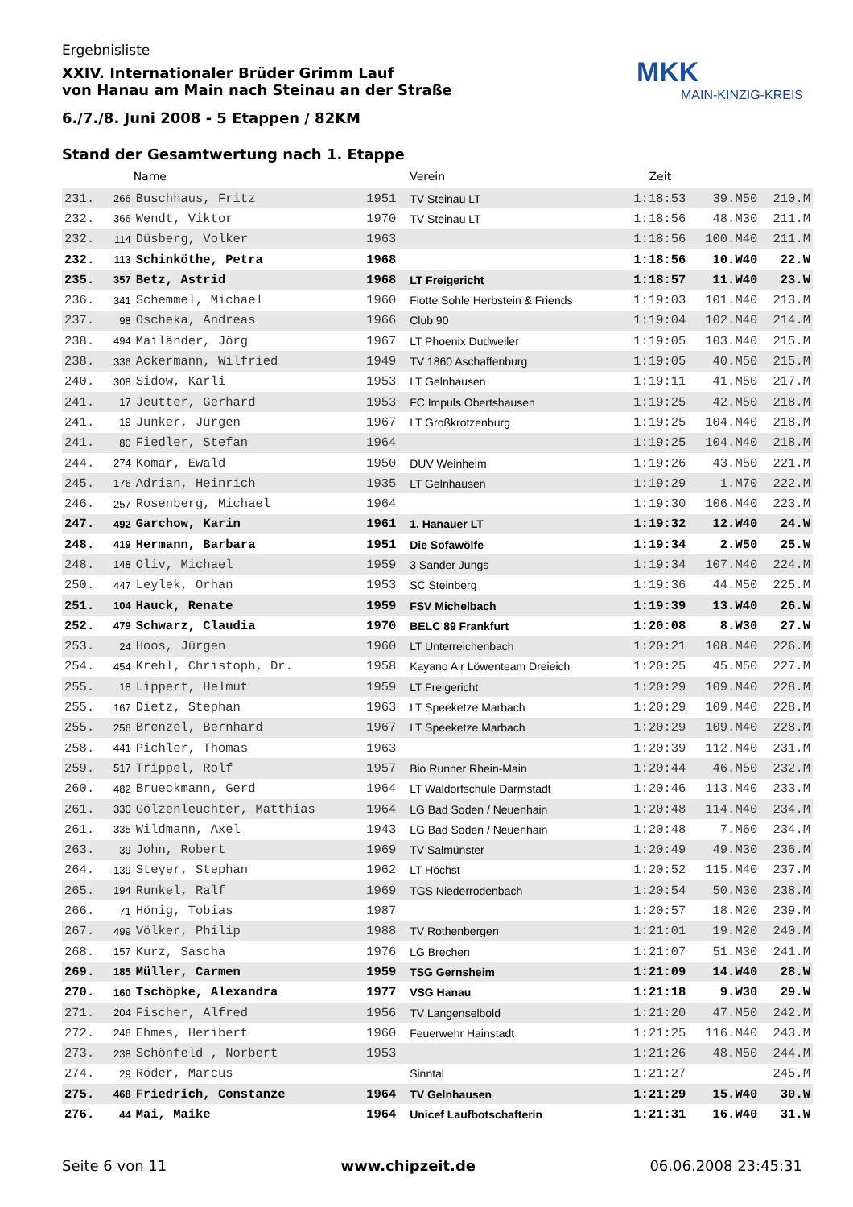Ergebnisliste
XXIV. Internationaler Brüder Grimm Lauf
von Hanau am Main nach Steinau an der Straße
6./7./8. Juni 2008 - 5 Etappen / 82KM
Stand der Gesamtwertung nach 1. Etappe
MKK
MAIN-KINZIG-KREIS
| | | Name | | Verein | Zeit | | |
| --- | --- | --- | --- | --- | --- | --- | --- |
| 231. | 266 | Buschhaus, Fritz | 1951 | TV Steinau LT | 1:18:53 | 39.M50 | 210.M |
| 232. | 366 | Wendt, Viktor | 1970 | TV Steinau LT | 1:18:56 | 48.M30 | 211.M |
| 232. | 114 | Düsberg, Volker | 1963 | | 1:18:56 | 100.M40 | 211.M |
| 232. | 113 | Schinköthe, Petra | 1968 | | 1:18:56 | 10.W40 | 22.W |
| 235. | 357 | Betz, Astrid | 1968 | LT Freigericht | 1:18:57 | 11.W40 | 23.W |
| 236. | 341 | Schemmel, Michael | 1960 | Flotte Sohle Herbstein & Friends | 1:19:03 | 101.M40 | 213.M |
| 237. | 98 | Oscheka, Andreas | 1966 | Club 90 | 1:19:04 | 102.M40 | 214.M |
| 238. | 494 | Mailänder, Jörg | 1967 | LT Phoenix Dudweiler | 1:19:05 | 103.M40 | 215.M |
| 238. | 336 | Ackermann, Wilfried | 1949 | TV 1860 Aschaffenburg | 1:19:05 | 40.M50 | 215.M |
| 240. | 308 | Sidow, Karli | 1953 | LT Gelnhausen | 1:19:11 | 41.M50 | 217.M |
| 241. | 17 | Jeutter, Gerhard | 1953 | FC Impuls Obertshausen | 1:19:25 | 42.M50 | 218.M |
| 241. | 19 | Junker, Jürgen | 1967 | LT Großkrotzenburg | 1:19:25 | 104.M40 | 218.M |
| 241. | 80 | Fiedler, Stefan | 1964 | | 1:19:25 | 104.M40 | 218.M |
| 244. | 274 | Komar, Ewald | 1950 | DUV Weinheim | 1:19:26 | 43.M50 | 221.M |
| 245. | 176 | Adrian, Heinrich | 1935 | LT Gelnhausen | 1:19:29 | 1.M70 | 222.M |
| 246. | 257 | Rosenberg, Michael | 1964 | | 1:19:30 | 106.M40 | 223.M |
| 247. | 492 | Garchow, Karin | 1961 | 1. Hanauer LT | 1:19:32 | 12.W40 | 24.W |
| 248. | 419 | Hermann, Barbara | 1951 | Die Sofawölfe | 1:19:34 | 2.W50 | 25.W |
| 248. | 148 | Oliv, Michael | 1959 | 3 Sander Jungs | 1:19:34 | 107.M40 | 224.M |
| 250. | 447 | Leylek, Orhan | 1953 | SC Steinberg | 1:19:36 | 44.M50 | 225.M |
| 251. | 104 | Hauck, Renate | 1959 | FSV Michelbach | 1:19:39 | 13.W40 | 26.W |
| 252. | 479 | Schwarz, Claudia | 1970 | BELC 89 Frankfurt | 1:20:08 | 8.W30 | 27.W |
| 253. | 24 | Hoos, Jürgen | 1960 | LT Unterreichenbach | 1:20:21 | 108.M40 | 226.M |
| 254. | 454 | Krehl, Christoph, Dr. | 1958 | Kayano Air Löwenteam Dreieich | 1:20:25 | 45.M50 | 227.M |
| 255. | 18 | Lippert, Helmut | 1959 | LT Freigericht | 1:20:29 | 109.M40 | 228.M |
| 255. | 167 | Dietz, Stephan | 1963 | LT Speeketze Marbach | 1:20:29 | 109.M40 | 228.M |
| 255. | 256 | Brenzel, Bernhard | 1967 | LT Speeketze Marbach | 1:20:29 | 109.M40 | 228.M |
| 258. | 441 | Pichler, Thomas | 1963 | | 1:20:39 | 112.M40 | 231.M |
| 259. | 517 | Trippel, Rolf | 1957 | Bio Runner Rhein-Main | 1:20:44 | 46.M50 | 232.M |
| 260. | 482 | Brueckmann, Gerd | 1964 | LT Waldorfschule Darmstadt | 1:20:46 | 113.M40 | 233.M |
| 261. | 330 | Gölzenleuchter, Matthias | 1964 | LG Bad Soden / Neuenhain | 1:20:48 | 114.M40 | 234.M |
| 261. | 335 | Wildmann, Axel | 1943 | LG Bad Soden / Neuenhain | 1:20:48 | 7.M60 | 234.M |
| 263. | 39 | John, Robert | 1969 | TV Salmünster | 1:20:49 | 49.M30 | 236.M |
| 264. | 139 | Steyer, Stephan | 1962 | LT Höchst | 1:20:52 | 115.M40 | 237.M |
| 265. | 194 | Runkel, Ralf | 1969 | TGS Niederrodenbach | 1:20:54 | 50.M30 | 238.M |
| 266. | 71 | Hönig, Tobias | 1987 | | 1:20:57 | 18.M20 | 239.M |
| 267. | 499 | Völker, Philip | 1988 | TV Rothenbergen | 1:21:01 | 19.M20 | 240.M |
| 268. | 157 | Kurz, Sascha | 1976 | LG Brechen | 1:21:07 | 51.M30 | 241.M |
| 269. | 185 | Müller, Carmen | 1959 | TSG Gernsheim | 1:21:09 | 14.W40 | 28.W |
| 270. | 160 | Tschöpke, Alexandra | 1977 | VSG Hanau | 1:21:18 | 9.W30 | 29.W |
| 271. | 204 | Fischer, Alfred | 1956 | TV Langenselbold | 1:21:20 | 47.M50 | 242.M |
| 272. | 246 | Ehmes, Heribert | 1960 | Feuerwehr Hainstadt | 1:21:25 | 116.M40 | 243.M |
| 273. | 238 | Schönfeld , Norbert | 1953 | | 1:21:26 | 48.M50 | 244.M |
| 274. | 29 | Röder, Marcus | | Sinntal | 1:21:27 | | 245.M |
| 275. | 468 | Friedrich, Constanze | 1964 | TV Gelnhausen | 1:21:29 | 15.W40 | 30.W |
| 276. | 44 | Mai, Maike | 1964 | Unicef Laufbotschafterin | 1:21:31 | 16.W40 | 31.W |
Seite 6 von 11 www.chipzeit.de 06.06.2008 23:45:31